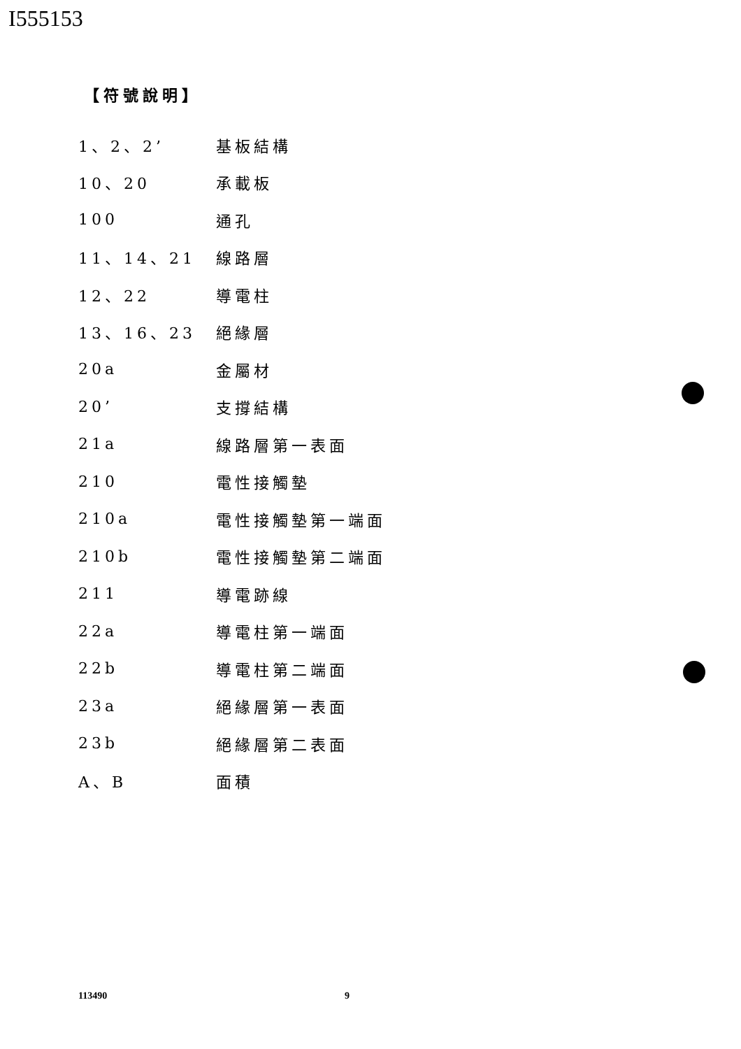I555153
【符號說明】
1、2、2’ 基板結構
10、20 承載板
100 通孔
11、14、21 線路層
12、22 導電柱
13、16、23 絕緣層
20a 金屬材
20’ 支撐結構
21a 線路層第一表面
210 電性接觸墊
210a 電性接觸墊第一端面
210b 電性接觸墊第二端面
211 導電跡線
22a 導電柱第一端面
22b 導電柱第二端面
23a 絕緣層第一表面
23b 絕緣層第二表面
A、B 面積
113490 9